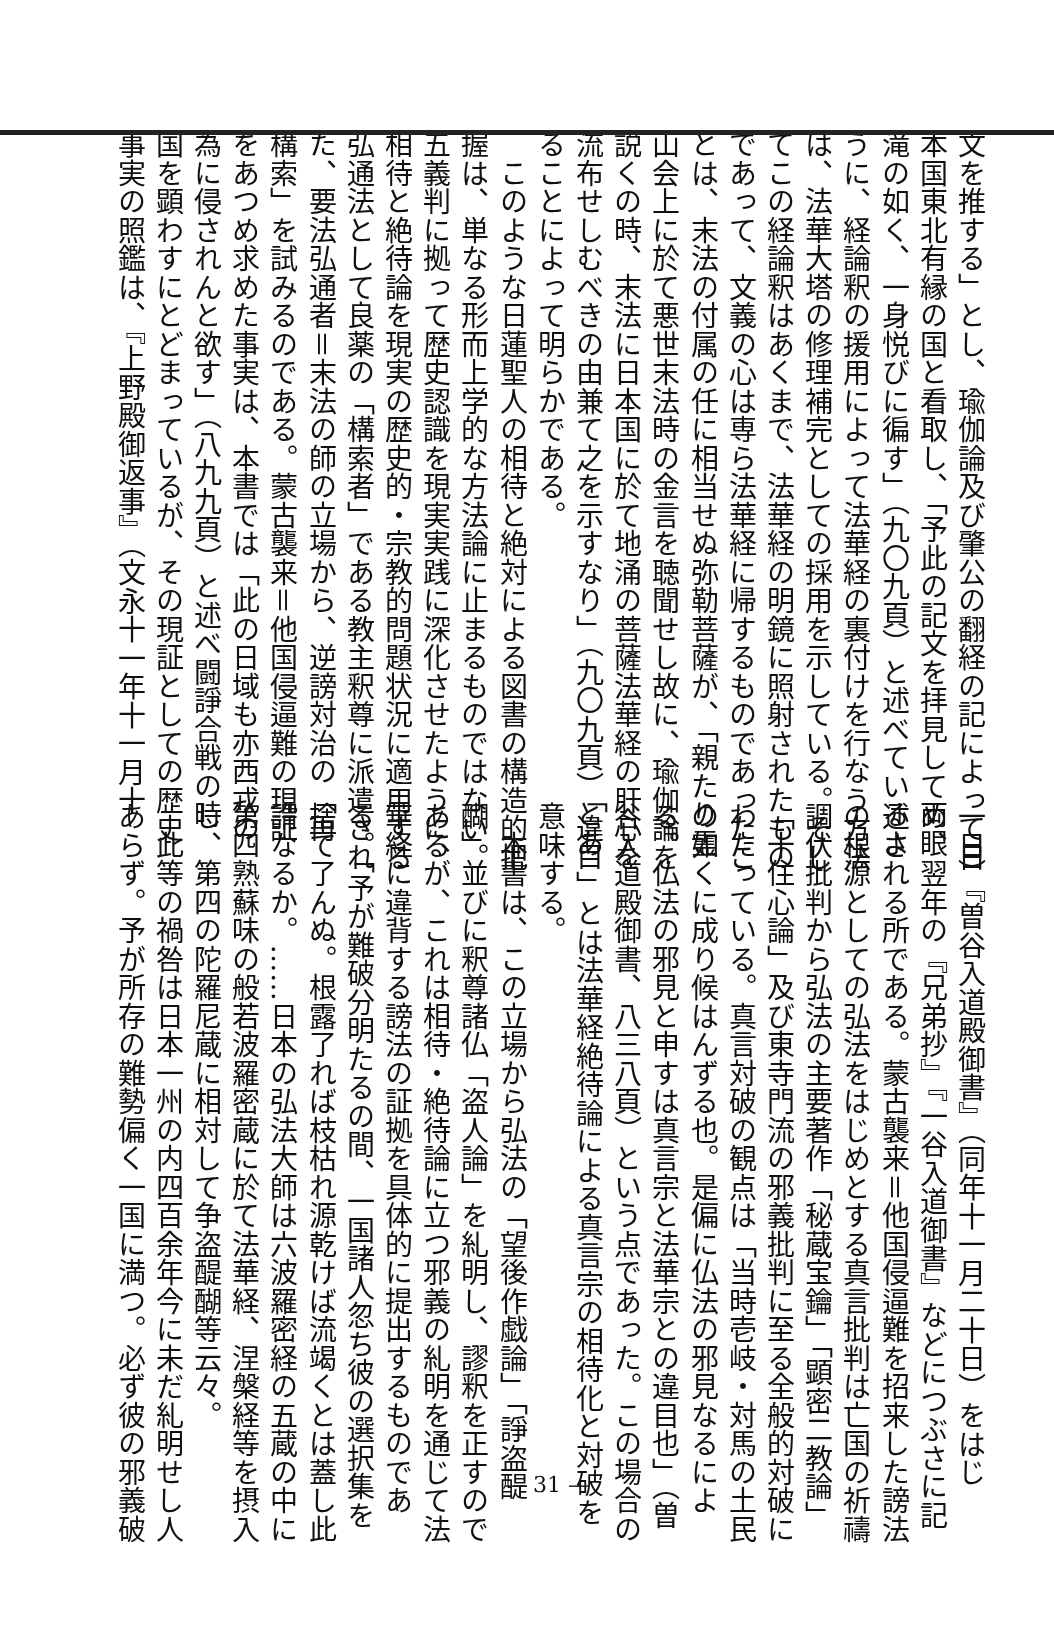文を推する」とし、瑜伽論及び肇公の翻経の記によって日
本国東北有縁の国と看取し、「予此の記文を拝見して両眼
滝の如く、一身悦びに徧す」（九〇九頁）と述べているよ
うに、経論釈の援用によって法華経の裏付けを行なう方法
は、法華大塔の修理補完としての採用を示している。そし
てこの経論釈はあくまで、法華経の明鏡に照射されたもの
であって、文義の心は専ら法華経に帰するものであったこ
とは、末法の付属の任に相当せぬ弥勒菩薩が、「親たり霊
山会上に於て悪世末法時の金言を聴聞せし故に、瑜伽論を
説くの時、末法に日本国に於て地涌の菩薩法華経の肝心を
流布せしむべきの由兼て之を示すなり」（九〇九頁）とあ
ることによって明らかである。
　このような日蓮聖人の相待と絶対による図書の構造的把
握は、単なる形而上学的な方法論に止まるものではない。
五義判に拠って歴史認識を現実実践に深化させたように、
相待と絶待論を現実の歴史的・宗教的問題状況に適用する
弘通法として良薬の「構索者」である教主釈尊に派遣され
た、要法弘通者＝末法の師の立場から、逆謗対治の「再
構索」を試みるのである。蒙古襲来＝他国侵逼難の現証
をあつめ求めた事実は、本書では「此の日域も亦西戎の
為に侵されんと欲す」（八九九頁）と述べ闘諍合戦の時
国を顕わすにとどまっているが、その現証としての歴史
事実の照鑑は、『上野殿御返事』（文永十一年十一月十
一日）『曽谷入道殿御書』（同年十一月二十日）をはじ
め、翌年の『兄弟抄』『一谷入道御書』などにつぶさに記
述される所である。蒙古襲来＝他国侵逼難を招来した謗法
の根源としての弘法をはじめとする真言批判は亡国の祈禱
調伏批判から弘法の主要著作「秘蔵宝鑰」「顕密二教論」
「十住心論」及び東寺門流の邪義批判に至る全般的対破に
わたっている。真言対破の観点は「当時壱岐・対馬の土民
の如くに成り候はんずる也。是偏に仏法の邪見なるによ
る。仏法の邪見と申すは真言宗と法華宗との違目也」（曽
谷入道殿御書、八三八頁）という点であった。この場合の
「違目」とは法華経絶待論による真言宗の相待化と対破を
意味する。
　本書は、この立場から弘法の「望後作戯論」「諍盗醍
醐」並びに釈尊諸仏「盗人論」を糺明し、謬釈を正すので
あるが、これは相待・絶待論に立つ邪義の糺明を通じて法
華経に違背する謗法の証拠を具体的に提出するものであ
る。「予が難破分明たるの間、一国諸人忽ち彼の選択集を
捨て了んぬ。根露了れば枝枯れ源乾けば流竭くとは蓋し此
謂なるか。……日本の弘法大師は六波羅密経の五蔵の中に
第四熟蘇味の般若波羅密蔵に於て法華経、涅槃経等を摂入
し、第四の陀羅尼蔵に相対して争盗醍醐等云々。
　此等の禍咎は日本一州の内四百余年今に未だ糺明せし人
あらず。予が所存の難勢偏く一国に満つ。必ず彼の邪義破
— 31 —